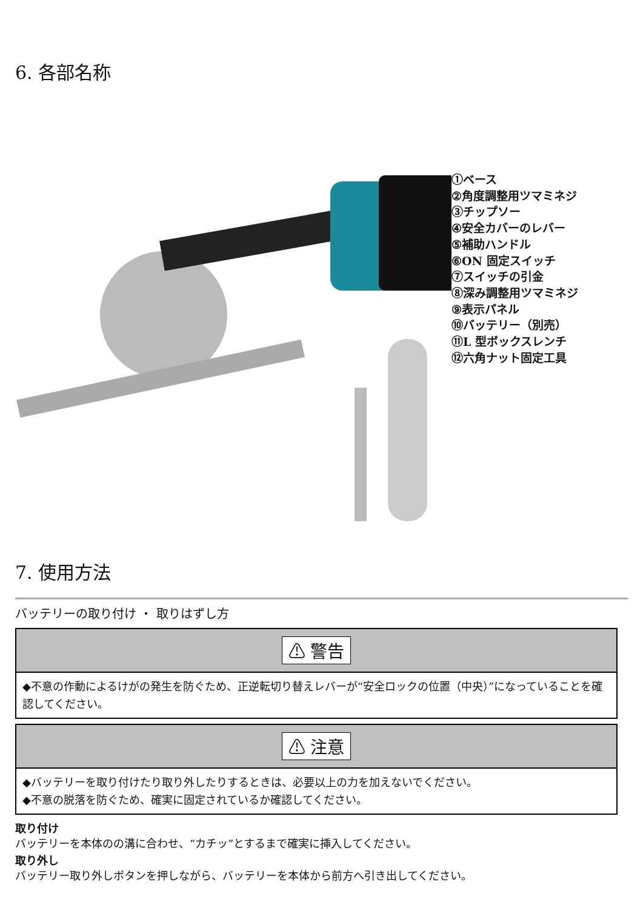6. 各部名称
①ベース
②角度調整用ツマミネジ
③チップソー
④安全カバーのレバー
⑤補助ハンドル
⑥ON 固定スイッチ
⑦スイッチの引金
⑧深み調整用ツマミネジ
⑨表示パネル
⑩バッテリー（別売）
⑪L 型ボックスレンチ
⑫六角ナット固定工具
7. 使用方法
バッテリーの取り付け ・ 取りはずし方
⚠ 警告
◆不意の作動によるけがの発生を防ぐため、正逆転切り替えレバーが“安全ロックの位置（中央）”になっていることを確認してください。
⚠ 注意
◆バッテリーを取り付けたり取り外したりするときは、必要以上の力を加えないでください。
◆不意の脱落を防ぐため、確実に固定されているか確認してください。
取り付け
バッテリーを本体のの溝に合わせ、“カチッ”とするまで確実に挿入してください。
取り外し
バッテリー取り外しボタンを押しながら、バッテリーを本体から前方へ引き出してください。